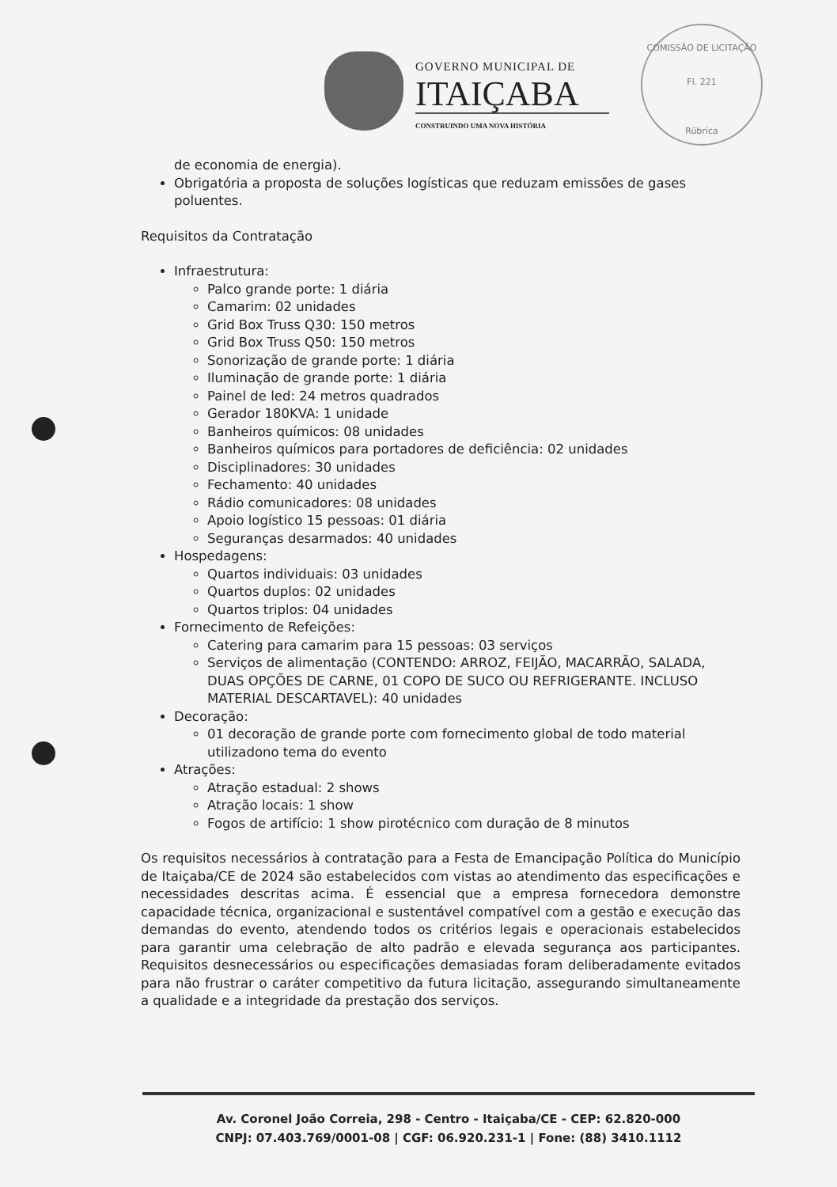GOVERNO MUNICIPAL DE
ITAIÇABA
CONSTRUINDO UMA NOVA HISTÓRIA
COMISSÃO DE LICITAÇÃO
Fl. 221
Rúbrica
de economia de energia).
Obrigatória a proposta de soluções logísticas que reduzam emissões de gases poluentes.
Requisitos da Contratação
Infraestrutura:
Palco grande porte: 1 diária
Camarim: 02 unidades
Grid Box Truss Q30: 150 metros
Grid Box Truss Q50: 150 metros
Sonorização de grande porte: 1 diária
Iluminação de grande porte: 1 diária
Painel de led: 24 metros quadrados
Gerador 180KVA: 1 unidade
Banheiros químicos: 08 unidades
Banheiros químicos para portadores de deficiência: 02 unidades
Disciplinadores: 30 unidades
Fechamento: 40 unidades
Rádio comunicadores: 08 unidades
Apoio logístico 15 pessoas: 01 diária
Seguranças desarmados: 40 unidades
Hospedagens:
Quartos individuais: 03 unidades
Quartos duplos: 02 unidades
Quartos triplos: 04 unidades
Fornecimento de Refeições:
Catering para camarim para 15 pessoas: 03 serviços
Serviços de alimentação (CONTENDO: ARROZ, FEIJÃO, MACARRÃO, SALADA, DUAS OPÇÕES DE CARNE, 01 COPO DE SUCO OU REFRIGERANTE. INCLUSO MATERIAL DESCARTAVEL): 40 unidades
Decoração:
01 decoração de grande porte com fornecimento global de todo material utilizadono tema do evento
Atrações:
Atração estadual: 2 shows
Atração locais: 1 show
Fogos de artifício: 1 show pirotécnico com duração de 8 minutos
Os requisitos necessários à contratação para a Festa de Emancipação Política do Município de Itaiçaba/CE de 2024 são estabelecidos com vistas ao atendimento das especificações e necessidades descritas acima. É essencial que a empresa fornecedora demonstre capacidade técnica, organizacional e sustentável compatível com a gestão e execução das demandas do evento, atendendo todos os critérios legais e operacionais estabelecidos para garantir uma celebração de alto padrão e elevada segurança aos participantes. Requisitos desnecessários ou especificações demasiadas foram deliberadamente evitados para não frustrar o caráter competitivo da futura licitação, assegurando simultaneamente a qualidade e a integridade da prestação dos serviços.
Av. Coronel João Correia, 298 - Centro - Itaiçaba/CE - CEP: 62.820-000
CNPJ: 07.403.769/0001-08 | CGF: 06.920.231-1 | Fone: (88) 3410.1112